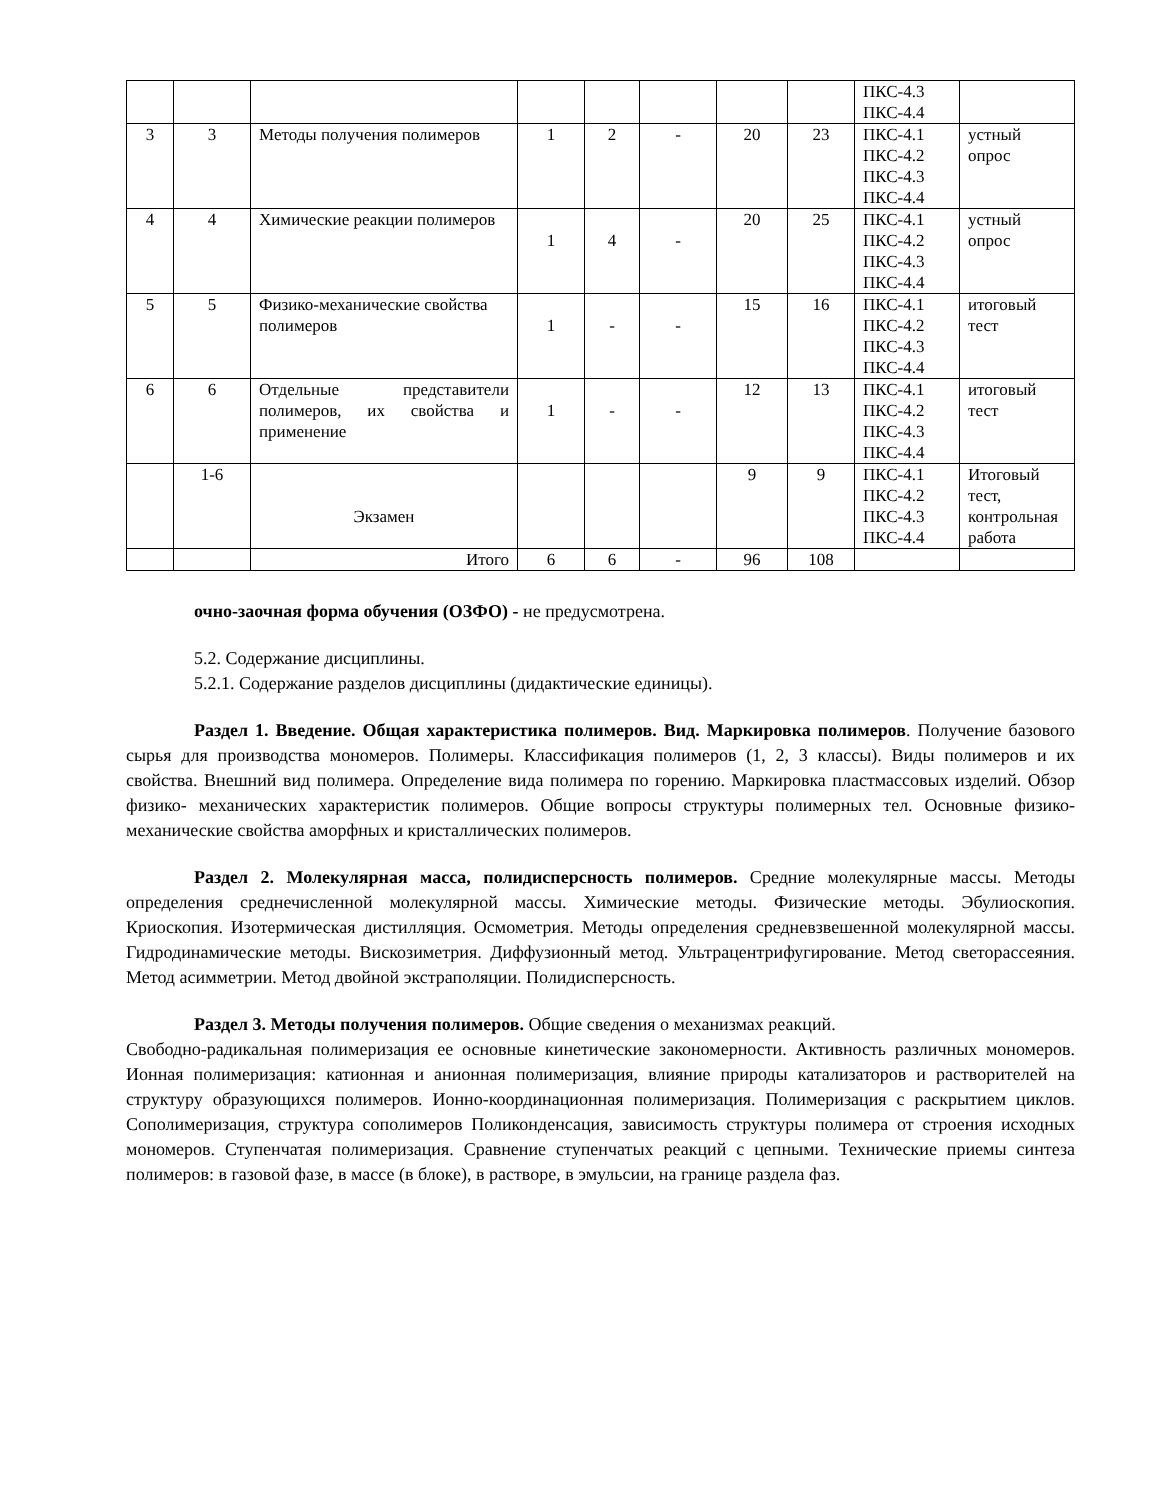| | | | | | | | | ПКС-4.3 ПКС-4.4 | |
| 3 | 3 | Методы получения полимеров | 1 | 2 | - | 20 | 23 | ПКС-4.1 ПКС-4.2 ПКС-4.3 ПКС-4.4 | устный опрос |
| 4 | 4 | Химические реакции полимеров | 1 | 4 | - | 20 | 25 | ПКС-4.1 ПКС-4.2 ПКС-4.3 ПКС-4.4 | устный опрос |
| 5 | 5 | Физико-механические свойства полимеров | 1 | - | - | 15 | 16 | ПКС-4.1 ПКС-4.2 ПКС-4.3 ПКС-4.4 | итоговый тест |
| 6 | 6 | Отдельные представители полимеров, их свойства и применение | 1 | - | - | 12 | 13 | ПКС-4.1 ПКС-4.2 ПКС-4.3 ПКС-4.4 | итоговый тест |
| | 1-6 | Экзамен | | | | 9 | 9 | ПКС-4.1 ПКС-4.2 ПКС-4.3 ПКС-4.4 | Итоговый тест, контрольная работа |
| | | Итого | 6 | 6 | - | 96 | 108 | | |
очно-заочная форма обучения (ОЗФО) - не предусмотрена.
5.2. Содержание дисциплины.
5.2.1. Содержание разделов дисциплины (дидактические единицы).
Раздел 1. Введение. Общая характеристика полимеров. Вид. Маркировка полимеров. Получение базового сырья для производства мономеров. Полимеры. Классификация полимеров (1, 2, 3 классы). Виды полимеров и их свойства. Внешний вид полимера. Определение вида полимера по горению. Маркировка пластмассовых изделий. Обзор физико- механических характеристик полимеров. Общие вопросы структуры полимерных тел. Основные физико-механические свойства аморфных и кристаллических полимеров.
Раздел 2. Молекулярная масса, полидисперсность полимеров. Средние молекулярные массы. Методы определения среднечисленной молекулярной массы. Химические методы. Физические методы. Эбулиоскопия. Криоскопия. Изотермическая дистилляция. Осмометрия. Методы определения средневзвешенной молекулярной массы. Гидродинамические методы. Вискозиметрия. Диффузионный метод. Ультрацентрифугирование. Метод светорассеяния. Метод асимметрии. Метод двойной экстраполяции. Полидисперсность.
Раздел 3. Методы получения полимеров. Общие сведения о механизмах реакций.
Свободно-радикальная полимеризация ее основные кинетические закономерности. Активность различных мономеров. Ионная полимеризация: катионная и анионная полимеризация, влияние природы катализаторов и растворителей на структуру образующихся полимеров. Ионно-координационная полимеризация. Полимеризация с раскрытием циклов. Сополимеризация, структура сополимеров Поликонденсация, зависимость структуры полимера от строения исходных мономеров. Ступенчатая полимеризация. Сравнение ступенчатых реакций с цепными. Технические приемы синтеза полимеров: в газовой фазе, в массе (в блоке), в растворе, в эмульсии, на границе раздела фаз.